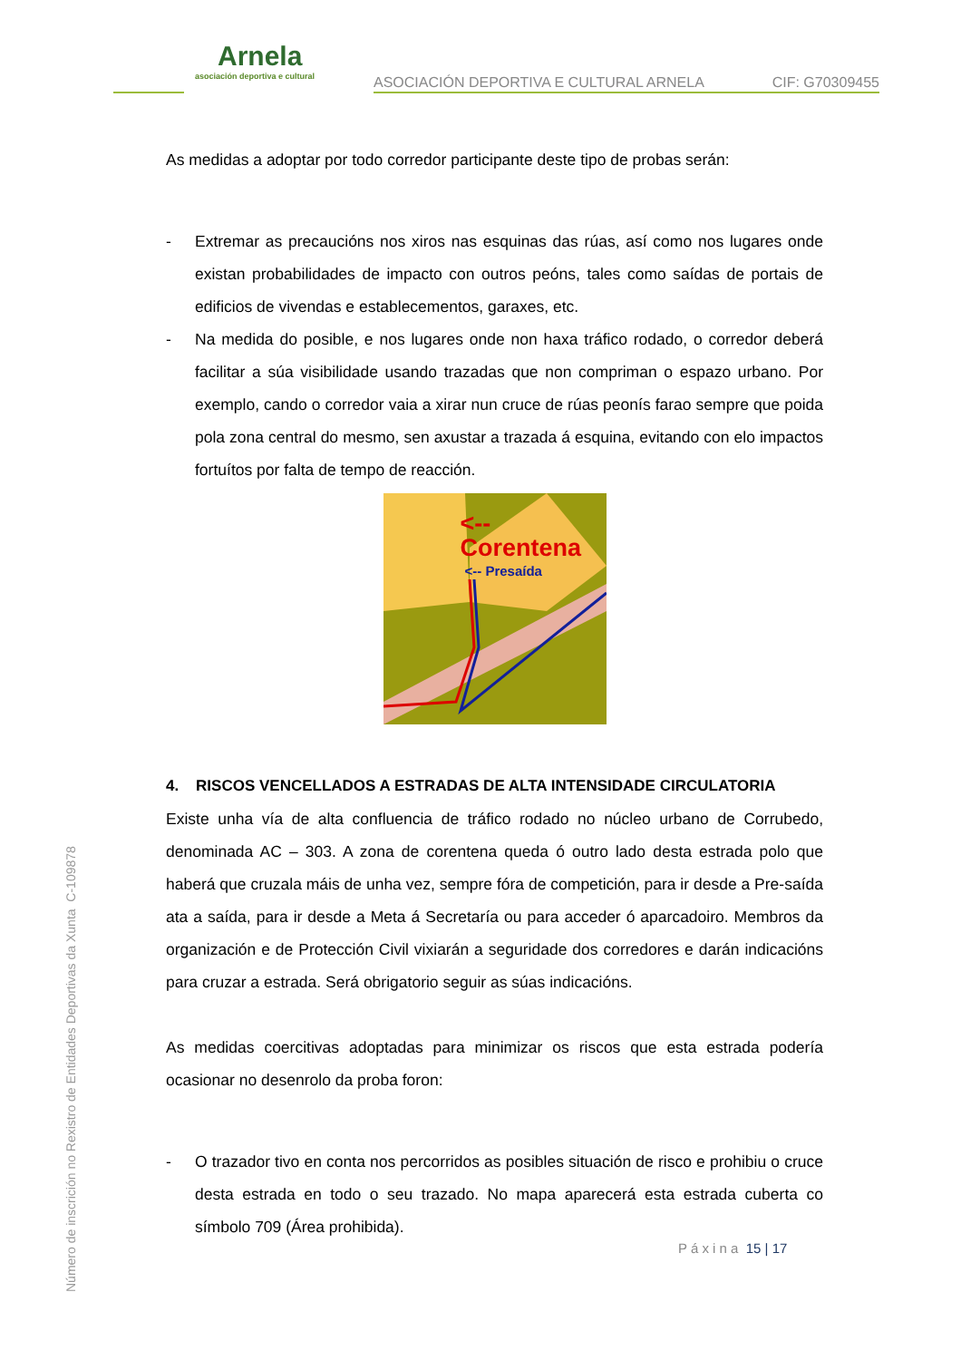Arnela
asociación deportiva e cultural
ASOCIACIÓN DEPORTIVA E CULTURAL ARNELA
CIF: G70309455
As medidas a adoptar por todo corredor participante deste tipo de probas serán:
- Extremar as precaucións nos xiros nas esquinas das rúas, así como nos lugares onde existan probabilidades de impacto con outros peóns, tales como saídas de portais de edificios de vivendas e establecementos, garaxes, etc.
- Na medida do posible, e nos lugares onde non haxa tráfico rodado, o corredor deberá facilitar a súa visibilidade usando trazadas que non compriman o espazo urbano. Por exemplo, cando o corredor vaia a xirar nun cruce de rúas peonís farao sempre que poida pola zona central do mesmo, sen axustar a trazada á esquina, evitando con elo impactos fortuítos por falta de tempo de reacción.
<-- Corentena
<-- Presaída
4. RISCOS VENCELLADOS A ESTRADAS DE ALTA INTENSIDADE CIRCULATORIA
Existe unha vía de alta confluencia de tráfico rodado no núcleo urbano de Corrubedo, denominada AC – 303. A zona de corentena queda ó outro lado desta estrada polo que haberá que cruzala máis de unha vez, sempre fóra de competición, para ir desde a Pre-saída ata a saída, para ir desde a Meta á Secretaría ou para acceder ó aparcadoiro. Membros da organización e de Protección Civil vixiarán a seguridade dos corredores e darán indicacións para cruzar a estrada. Será obrigatorio seguir as súas indicacións.
As medidas coercitivas adoptadas para minimizar os riscos que esta estrada podería ocasionar no desenrolo da proba foron:
- O trazador tivo en conta nos percorridos as posibles situación de risco e prohibiu o cruce desta estrada en todo o seu trazado. No mapa aparecerá esta estrada cuberta co símbolo 709 (Área prohibida).
P á x i n a 15 | 17
Número de inscrición no Rexistro de Entidades Deportivas da Xunta C-109878